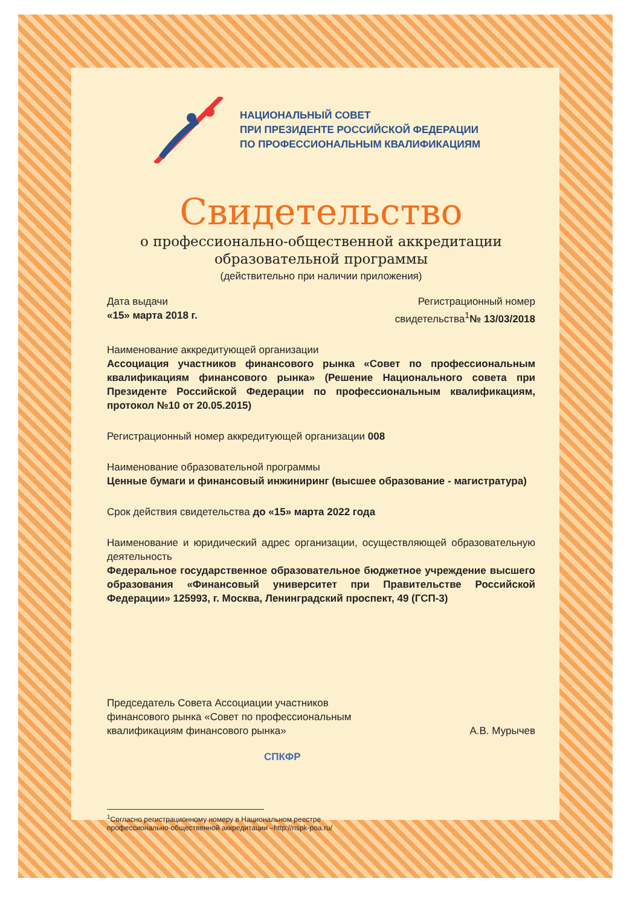НАЦИОНАЛЬНЫЙ СОВЕТ
ПРИ ПРЕЗИДЕНТЕ РОССИЙСКОЙ ФЕДЕРАЦИИ
ПО ПРОФЕССИОНАЛЬНЫМ КВАЛИФИКАЦИЯМ
Свидетельство
о профессионально-общественной аккредитации
образовательной программы
(действительно при наличии приложения)
Дата выдачи
«15» марта 2018 г.
Регистрационный номер
свидетельства<sup>1</sup>№ 13/03/2018
Наименование аккредитующей организации
Ассоциация участников финансового рынка «Совет по профессиональным квалификациям финансового рынка» (Решение Национального совета при Президенте Российской Федерации по профессиональным квалификациям, протокол №10 от 20.05.2015)
Регистрационный номер аккредитующей организации 008
Наименование образовательной программы
Ценные бумаги и финансовый инжиниринг (высшее образование - магистратура)
Срок действия свидетельства до «15» марта 2022 года
Наименование и юридический адрес организации, осуществляющей образовательную деятельность
Федеральное государственное образовательное бюджетное учреждение высшего образования «Финансовый университет при Правительстве Российской Федерации» 125993, г. Москва, Ленинградский проспект, 49 (ГСП-3)
Председатель Совета Ассоциации участников
финансового рынка «Совет по профессиональным
квалификациям финансового рынка»
А.В. Мурычев
СПКФР
<sup>1</sup> Согласно регистрационному номеру в Национальном реестре
профессионально-общественной аккредитации –http://nspk-poa.ru/